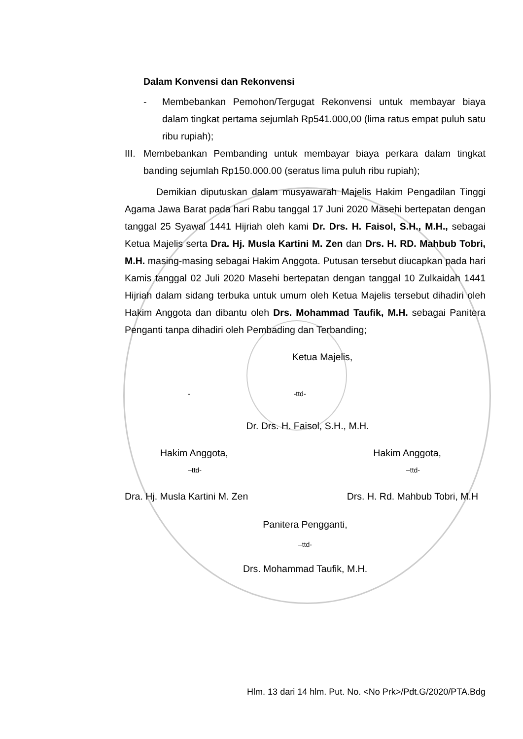Dalam Konvensi dan Rekonvensi
- Membebankan Pemohon/Tergugat Rekonvensi untuk membayar biaya dalam tingkat pertama sejumlah Rp541.000,00 (lima ratus empat puluh satu ribu rupiah);
III.
Membebankan Pembanding untuk membayar biaya perkara dalam tingkat banding sejumlah Rp150.000.00 (seratus lima puluh ribu rupiah);
Demikian diputuskan dalam musyawarah Majelis Hakim Pengadilan Tinggi Agama Jawa Barat pada hari Rabu tanggal 17 Juni 2020 Masehi bertepatan dengan tanggal 25 Syawal 1441 Hijriah oleh kami Dr. Drs. H. Faisol, S.H., M.H., sebagai Ketua Majelis serta Dra. Hj. Musla Kartini M. Zen dan Drs. H. RD. Mahbub Tobri, M.H. masing-masing sebagai Hakim Anggota. Putusan tersebut diucapkan pada hari Kamis tanggal 02 Juli 2020 Masehi bertepatan dengan tanggal 10 Zulkaidah 1441 Hijriah dalam sidang terbuka untuk umum oleh Ketua Majelis tersebut dihadiri oleh Hakim Anggota dan dibantu oleh Drs. Mohammad Taufik, M.H. sebagai Panitera Penganti tanpa dihadiri oleh Pembading dan Terbanding;
Ketua Majelis,
- -ttd-
Dr. Drs. H. Faisol, S.H., M.H.
Hakim Anggota, Hakim Anggota,
–ttd- –ttd-
Dra. Hj. Musla Kartini M. Zen Drs. H. Rd. Mahbub Tobri, M.H
Panitera Pengganti,
–ttd-
Drs. Mohammad Taufik, M.H.
Hlm. 13 dari 14 hlm. Put. No. <No Prk>/Pdt.G/2020/PTA.Bdg